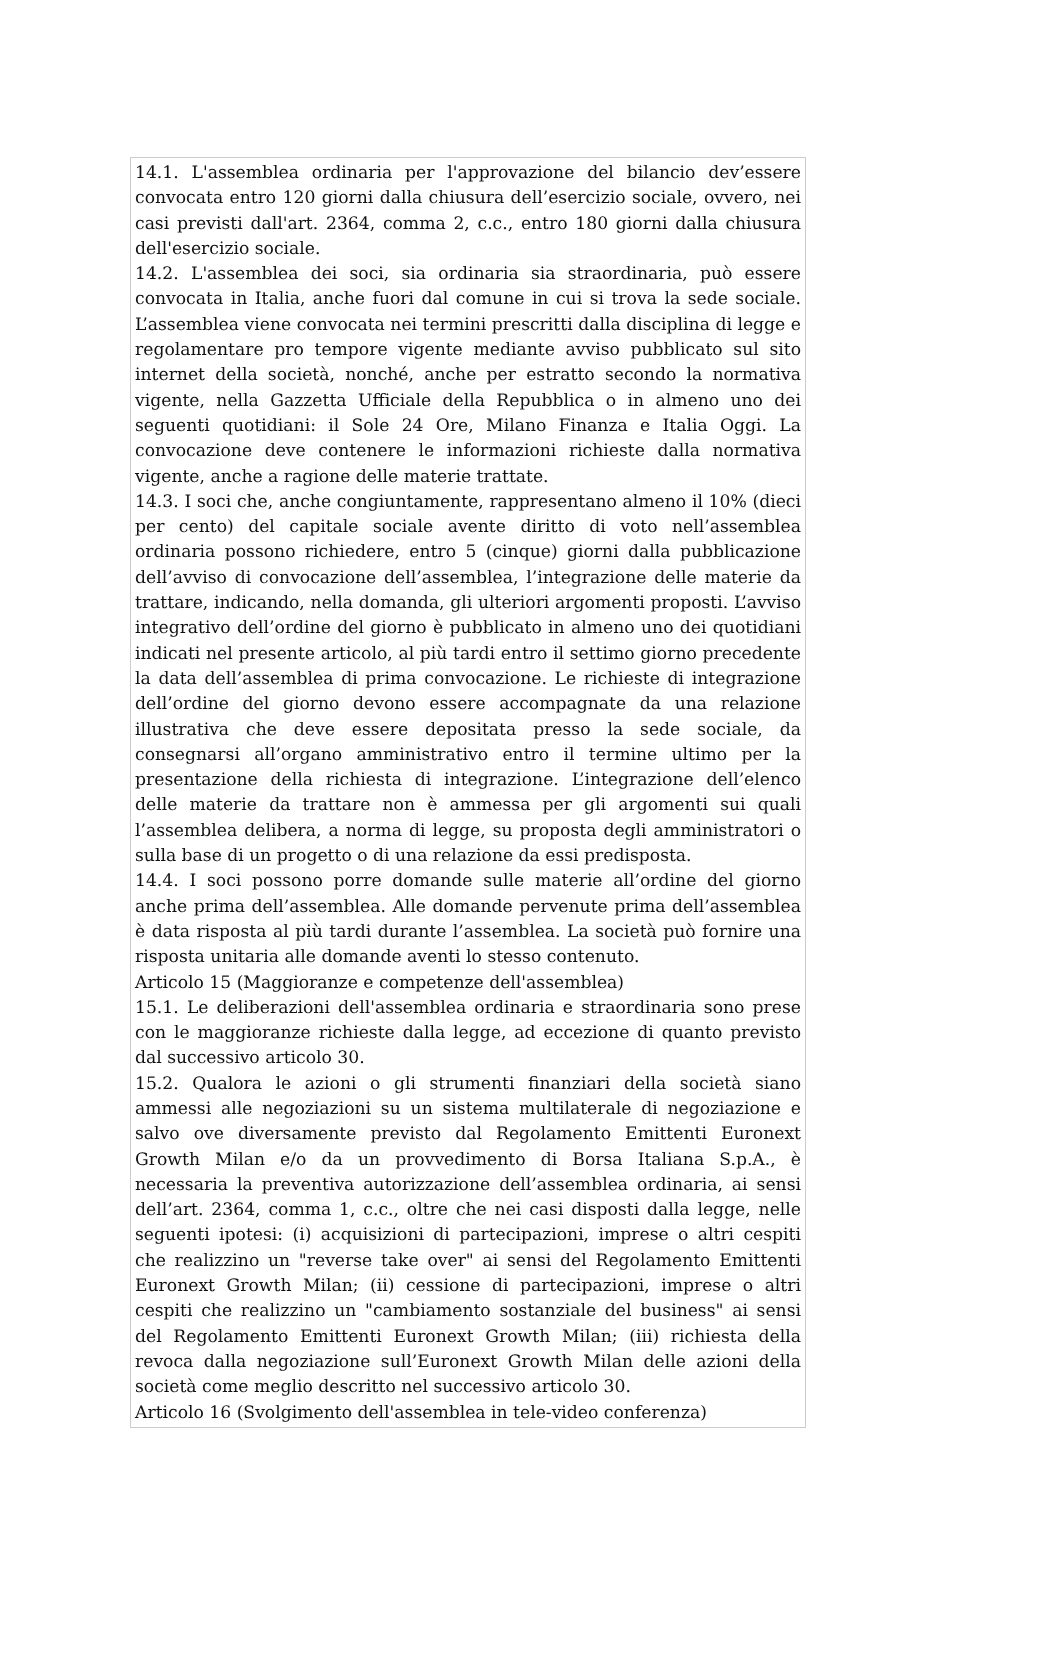14.1. L'assemblea ordinaria per l'approvazione del bilancio dev’essere convocata entro 120 giorni dalla chiusura dell’esercizio sociale, ovvero, nei casi previsti dall'art. 2364, comma 2, c.c., entro 180 giorni dalla chiusura dell'esercizio sociale.
14.2. L'assemblea dei soci, sia ordinaria sia straordinaria, può essere convocata in Italia, anche fuori dal comune in cui si trova la sede sociale. L’assemblea viene convocata nei termini prescritti dalla disciplina di legge e regolamentare pro tempore vigente mediante avviso pubblicato sul sito internet della società, nonché, anche per estratto secondo la normativa vigente, nella Gazzetta Ufficiale della Repubblica o in almeno uno dei seguenti quotidiani: il Sole 24 Ore, Milano Finanza e Italia Oggi. La convocazione deve contenere le informazioni richieste dalla normativa vigente, anche a ragione delle materie trattate.
14.3. I soci che, anche congiuntamente, rappresentano almeno il 10% (dieci per cento) del capitale sociale avente diritto di voto nell’assemblea ordinaria possono richiedere, entro 5 (cinque) giorni dalla pubblicazione dell’avviso di convocazione dell’assemblea, l’integrazione delle materie da trattare, indicando, nella domanda, gli ulteriori argomenti proposti. L’avviso integrativo dell’ordine del giorno è pubblicato in almeno uno dei quotidiani indicati nel presente articolo, al più tardi entro il settimo giorno precedente la data dell’assemblea di prima convocazione. Le richieste di integrazione dell’ordine del giorno devono essere accompagnate da una relazione illustrativa che deve essere depositata presso la sede sociale, da consegnarsi all’organo amministrativo entro il termine ultimo per la presentazione della richiesta di integrazione. L’integrazione dell’elenco delle materie da trattare non è ammessa per gli argomenti sui quali l’assemblea delibera, a norma di legge, su proposta degli amministratori o sulla base di un progetto o di una relazione da essi predisposta.
14.4. I soci possono porre domande sulle materie all’ordine del giorno anche prima dell’assemblea. Alle domande pervenute prima dell’assemblea è data risposta al più tardi durante l’assemblea. La società può fornire una risposta unitaria alle domande aventi lo stesso contenuto.
Articolo 15 (Maggioranze e competenze dell'assemblea)
15.1. Le deliberazioni dell'assemblea ordinaria e straordinaria sono prese con le maggioranze richieste dalla legge, ad eccezione di quanto previsto dal successivo articolo 30.
15.2. Qualora le azioni o gli strumenti finanziari della società siano ammessi alle negoziazioni su un sistema multilaterale di negoziazione e salvo ove diversamente previsto dal Regolamento Emittenti Euronext Growth Milan e/o da un provvedimento di Borsa Italiana S.p.A., è necessaria la preventiva autorizzazione dell’assemblea ordinaria, ai sensi dell’art. 2364, comma 1, c.c., oltre che nei casi disposti dalla legge, nelle seguenti ipotesi: (i) acquisizioni di partecipazioni, imprese o altri cespiti che realizzino un "reverse take over" ai sensi del Regolamento Emittenti Euronext Growth Milan; (ii) cessione di partecipazioni, imprese o altri cespiti che realizzino un "cambiamento sostanziale del business" ai sensi del Regolamento Emittenti Euronext Growth Milan; (iii) richiesta della revoca dalla negoziazione sull’Euronext Growth Milan delle azioni della società come meglio descritto nel successivo articolo 30.
Articolo 16 (Svolgimento dell'assemblea in tele-video conferenza)